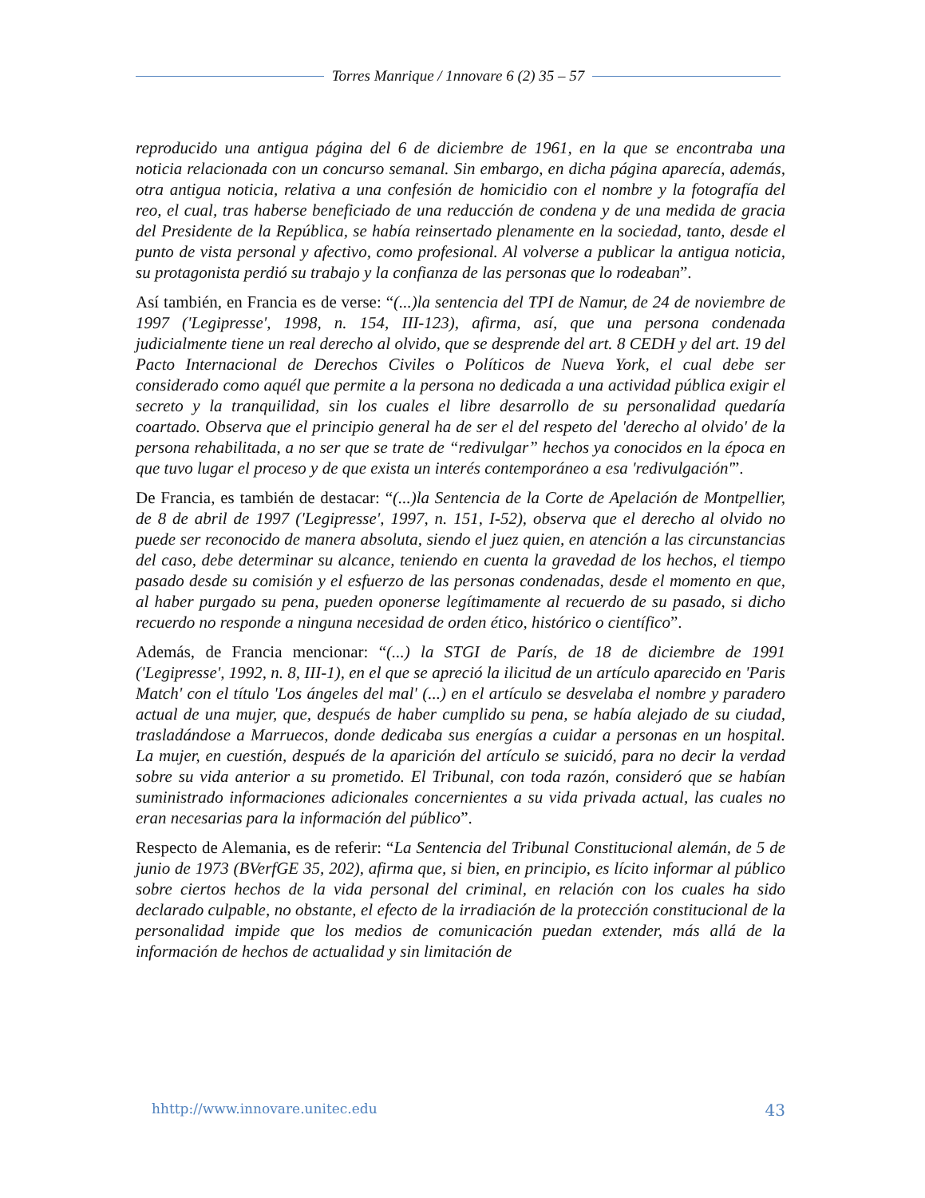Torres Manrique / 1nnovare 6 (2) 35 – 57
reproducido una antigua página del 6 de diciembre de 1961, en la que se encontraba una noticia relacionada con un concurso semanal. Sin embargo, en dicha página aparecía, además, otra antigua noticia, relativa a una confesión de homicidio con el nombre y la fotografía del reo, el cual, tras haberse beneficiado de una reducción de condena y de una medida de gracia del Presidente de la República, se había reinsertado plenamente en la sociedad, tanto, desde el punto de vista personal y afectivo, como profesional. Al volverse a publicar la antigua noticia, su protagonista perdió su trabajo y la confianza de las personas que lo rodeaban”.
Así también, en Francia es de verse: “(...)la sentencia del TPI de Namur, de 24 de noviembre de 1997 ('Legipresse', 1998, n. 154, III-123), afirma, así, que una persona condenada judicialmente tiene un real derecho al olvido, que se desprende del art. 8 CEDH y del art. 19 del Pacto Internacional de Derechos Civiles o Políticos de Nueva York, el cual debe ser considerado como aquél que permite a la persona no dedicada a una actividad pública exigir el secreto y la tranquilidad, sin los cuales el libre desarrollo de su personalidad quedaría coartado. Observa que el principio general ha de ser el del respeto del 'derecho al olvido' de la persona rehabilitada, a no ser que se trate de “redivulgar” hechos ya conocidos en la época en que tuvo lugar el proceso y de que exista un interés contemporáneo a esa 'redivulgación'”.
De Francia, es también de destacar: “(...)la Sentencia de la Corte de Apelación de Montpellier, de 8 de abril de 1997 ('Legipresse', 1997, n. 151, I-52), observa que el derecho al olvido no puede ser reconocido de manera absoluta, siendo el juez quien, en atención a las circunstancias del caso, debe determinar su alcance, teniendo en cuenta la gravedad de los hechos, el tiempo pasado desde su comisión y el esfuerzo de las personas condenadas, desde el momento en que, al haber purgado su pena, pueden oponerse legítimamente al recuerdo de su pasado, si dicho recuerdo no responde a ninguna necesidad de orden ético, histórico o científico”.
Además, de Francia mencionar: “(...) la STGI de París, de 18 de diciembre de 1991 ('Legipresse', 1992, n. 8, III-1), en el que se apreció la ilicitud de un artículo aparecido en 'Paris Match' con el título 'Los ángeles del mal' (...) en el artículo se desvelaba el nombre y paradero actual de una mujer, que, después de haber cumplido su pena, se había alejado de su ciudad, trasladándose a Marruecos, donde dedicaba sus energías a cuidar a personas en un hospital. La mujer, en cuestión, después de la aparición del artículo se suicidó, para no decir la verdad sobre su vida anterior a su prometido. El Tribunal, con toda razón, consideró que se habían suministrado informaciones adicionales concernientes a su vida privada actual, las cuales no eran necesarias para la información del público”.
Respecto de Alemania, es de referir: “La Sentencia del Tribunal Constitucional alemán, de 5 de junio de 1973 (BVerfGE 35, 202), afirma que, si bien, en principio, es lícito informar al público sobre ciertos hechos de la vida personal del criminal, en relación con los cuales ha sido declarado culpable, no obstante, el efecto de la irradiación de la protección constitucional de la personalidad impide que los medios de comunicación puedan extender, más allá de la información de hechos de actualidad y sin limitación de
hhttp://www.innovare.unitec.edu 43